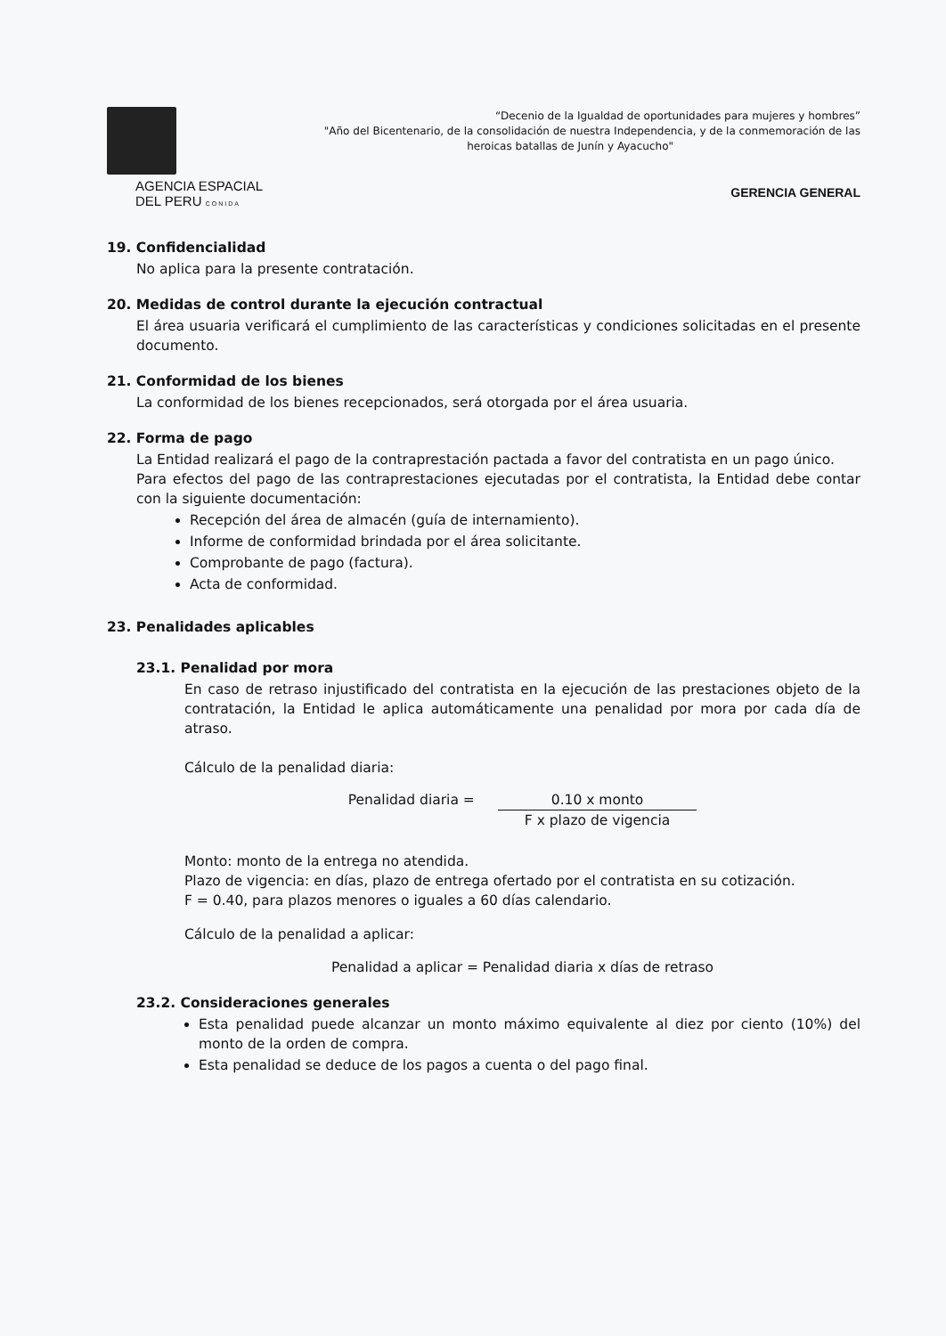AGENCIA ESPACIAL
DEL PERU CONIDA
“Decenio de la Igualdad de oportunidades para mujeres y hombres”
"Año del Bicentenario, de la consolidación de nuestra Independencia, y de la conmemoración de las
heroicas batallas de Junín y Ayacucho"
GERENCIA GENERAL
19. Confidencialidad
No aplica para la presente contratación.
20. Medidas de control durante la ejecución contractual
El área usuaria verificará el cumplimiento de las características y condiciones solicitadas en el presente documento.
21. Conformidad de los bienes
La conformidad de los bienes recepcionados, será otorgada por el área usuaria.
22. Forma de pago
La Entidad realizará el pago de la contraprestación pactada a favor del contratista en un pago único.
Para efectos del pago de las contraprestaciones ejecutadas por el contratista, la Entidad debe contar con la siguiente documentación:
Recepción del área de almacén (guía de internamiento).
Informe de conformidad brindada por el área solicitante.
Comprobante de pago (factura).
Acta de conformidad.
23. Penalidades aplicables
23.1. Penalidad por mora
En caso de retraso injustificado del contratista en la ejecución de las prestaciones objeto de la contratación, la Entidad le aplica automáticamente una penalidad por mora por cada día de atraso.
Cálculo de la penalidad diaria:
Penalidad diaria = 0.10 x monto
F x plazo de vigencia
Monto: monto de la entrega no atendida.
Plazo de vigencia: en días, plazo de entrega ofertado por el contratista en su cotización.
F = 0.40, para plazos menores o iguales a 60 días calendario.
Cálculo de la penalidad a aplicar:
Penalidad a aplicar = Penalidad diaria x días de retraso
23.2. Consideraciones generales
Esta penalidad puede alcanzar un monto máximo equivalente al diez por ciento (10%) del monto de la orden de compra.
Esta penalidad se deduce de los pagos a cuenta o del pago final.